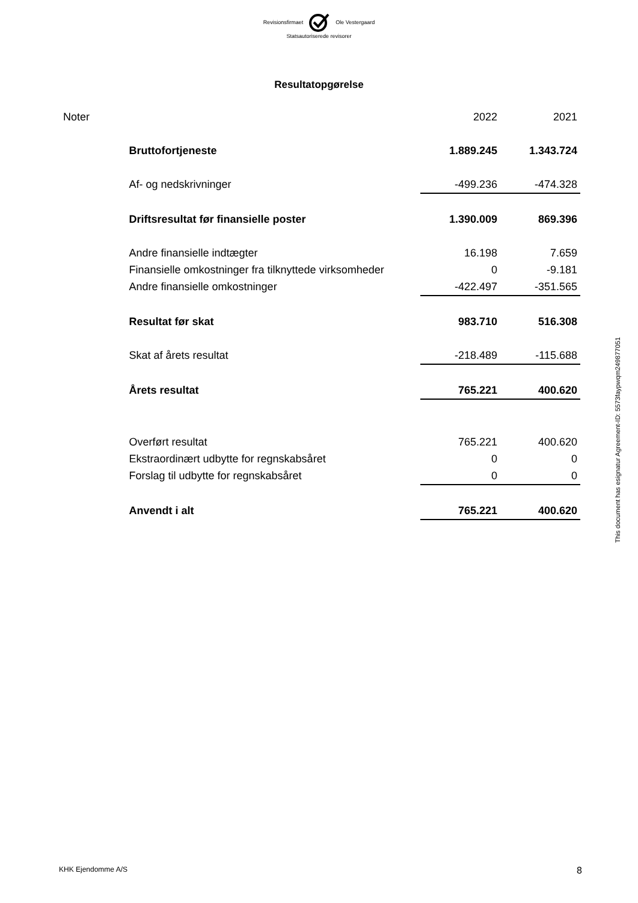Revisionsfirmaet Ole Vestergaard
Statsautoriserede revisorer
Resultatopgørelse
| Noter | | 2022 | 2021 |
| | Bruttofortjeneste | 1.889.245 | 1.343.724 |
| | Af- og nedskrivninger | -499.236 | -474.328 |
| | Driftsresultat før finansielle poster | 1.390.009 | 869.396 |
| | Andre finansielle indtægter | 16.198 | 7.659 |
| | Finansielle omkostninger fra tilknyttede virksomheder | 0 | -9.181 |
| | Andre finansielle omkostninger | -422.497 | -351.565 |
| | Resultat før skat | 983.710 | 516.308 |
| | Skat af årets resultat | -218.489 | -115.688 |
| | Årets resultat | 765.221 | 400.620 |
| | Overført resultat | 765.221 | 400.620 |
| | Ekstraordinært udbytte for regnskabsåret | 0 | 0 |
| | Forslag til udbytte for regnskabsåret | 0 | 0 |
| | Anvendt i alt | 765.221 | 400.620 |
This document has esignatur Agreement-ID: 5573faypwqm249877051
KHK Ejendomme A/S 8